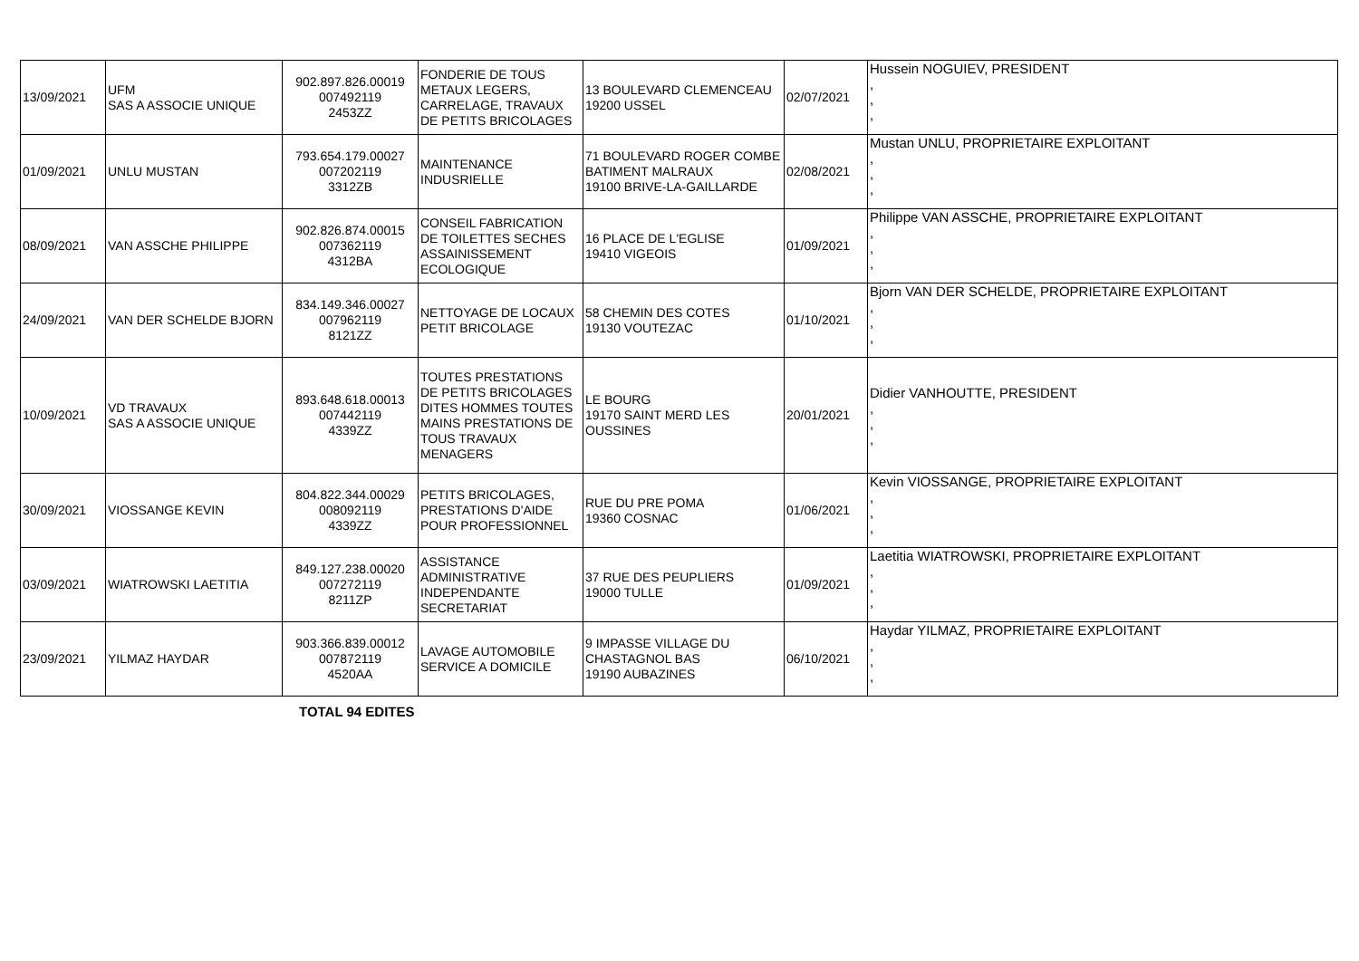| 13/09/2021 | UFM SAS A ASSOCIE UNIQUE | 902.897.826.00019 007492119 2453ZZ | FONDERIE DE TOUS METAUX LEGERS, CARRELAGE, TRAVAUX DE PETITS BRICOLAGES | 13 BOULEVARD CLEMENCEAU 19200 USSEL | 02/07/2021 | Hussein NOGUIEV, PRESIDENT , , , |
| 01/09/2021 | UNLU MUSTAN | 793.654.179.00027 007202119 3312ZB | MAINTENANCE INDUSRIELLE | 71 BOULEVARD ROGER COMBE BATIMENT MALRAUX 19100 BRIVE-LA-GAILLARDE | 02/08/2021 | Mustan UNLU, PROPRIETAIRE EXPLOITANT , , , |
| 08/09/2021 | VAN ASSCHE PHILIPPE | 902.826.874.00015 007362119 4312BA | CONSEIL FABRICATION DE TOILETTES SECHES ASSAINISSEMENT ECOLOGIQUE | 16 PLACE DE L'EGLISE 19410 VIGEOIS | 01/09/2021 | Philippe VAN ASSCHE, PROPRIETAIRE EXPLOITANT , , , |
| 24/09/2021 | VAN DER SCHELDE BJORN | 834.149.346.00027 007962119 8121ZZ | NETTOYAGE DE LOCAUX PETIT BRICOLAGE | 58 CHEMIN DES COTES 19130 VOUTEZAC | 01/10/2021 | Bjorn VAN DER SCHELDE, PROPRIETAIRE EXPLOITANT , , , |
| 10/09/2021 | VD TRAVAUX SAS A ASSOCIE UNIQUE | 893.648.618.00013 007442119 4339ZZ | TOUTES PRESTATIONS DE PETITS BRICOLAGES DITES HOMMES TOUTES MAINS PRESTATIONS DE TOUS TRAVAUX MENAGERS | LE BOURG 19170 SAINT MERD LES OUSSINES | 20/01/2021 | Didier VANHOUTTE, PRESIDENT , , , |
| 30/09/2021 | VIOSSANGE KEVIN | 804.822.344.00029 008092119 4339ZZ | PETITS BRICOLAGES, PRESTATIONS D'AIDE POUR PROFESSIONNEL | RUE DU PRE POMA 19360 COSNAC | 01/06/2021 | Kevin VIOSSANGE, PROPRIETAIRE EXPLOITANT , , , |
| 03/09/2021 | WIATROWSKI LAETITIA | 849.127.238.00020 007272119 8211ZP | ASSISTANCE ADMINISTRATIVE INDEPENDANTE SECRETARIAT | 37 RUE DES PEUPLIERS 19000 TULLE | 01/09/2021 | Laetitia WIATROWSKI, PROPRIETAIRE EXPLOITANT , , , |
| 23/09/2021 | YILMAZ HAYDAR | 903.366.839.00012 007872119 4520AA | LAVAGE AUTOMOBILE SERVICE A DOMICILE | 9 IMPASSE VILLAGE DU CHASTAGNOL BAS 19190 AUBAZINES | 06/10/2021 | Haydar YILMAZ, PROPRIETAIRE EXPLOITANT , , , |
TOTAL 94 EDITES